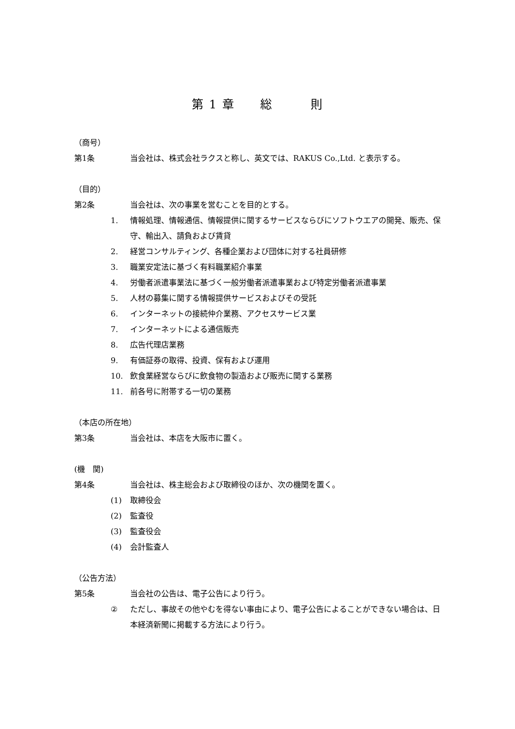第 1 章　　総　　　則
（商号）
第1条 当会社は、株式会社ラクスと称し、英文では、RAKUS Co.,Ltd. と表示する。
（目的）
第2条 当会社は、次の事業を営むことを目的とする。
1. 情報処理、情報通信、情報提供に関するサービスならびにソフトウエアの開発、販売、保守、輸出入、請負および賃貸
2. 経営コンサルティング、各種企業および団体に対する社員研修
3. 職業安定法に基づく有料職業紹介事業
4. 労働者派遣事業法に基づく一般労働者派遣事業および特定労働者派遣事業
5. 人材の募集に関する情報提供サービスおよびその受託
6. インターネットの接続仲介業務、アクセスサービス業
7. インターネットによる通信販売
8. 広告代理店業務
9. 有価証券の取得、投資、保有および運用
10. 飲食業経営ならびに飲食物の製造および販売に関する業務
11. 前各号に附帯する一切の業務
（本店の所在地）
第3条 当会社は、本店を大阪市に置く。
(機　関)
第4条 当会社は、株主総会および取締役のほか、次の機関を置く。
(1) 取締役会
(2) 監査役
(3) 監査役会
(4) 会計監査人
（公告方法）
第5条 当会社の公告は、電子公告により行う。
② ただし、事故その他やむを得ない事由により、電子公告によることができない場合は、日本経済新聞に掲載する方法により行う。